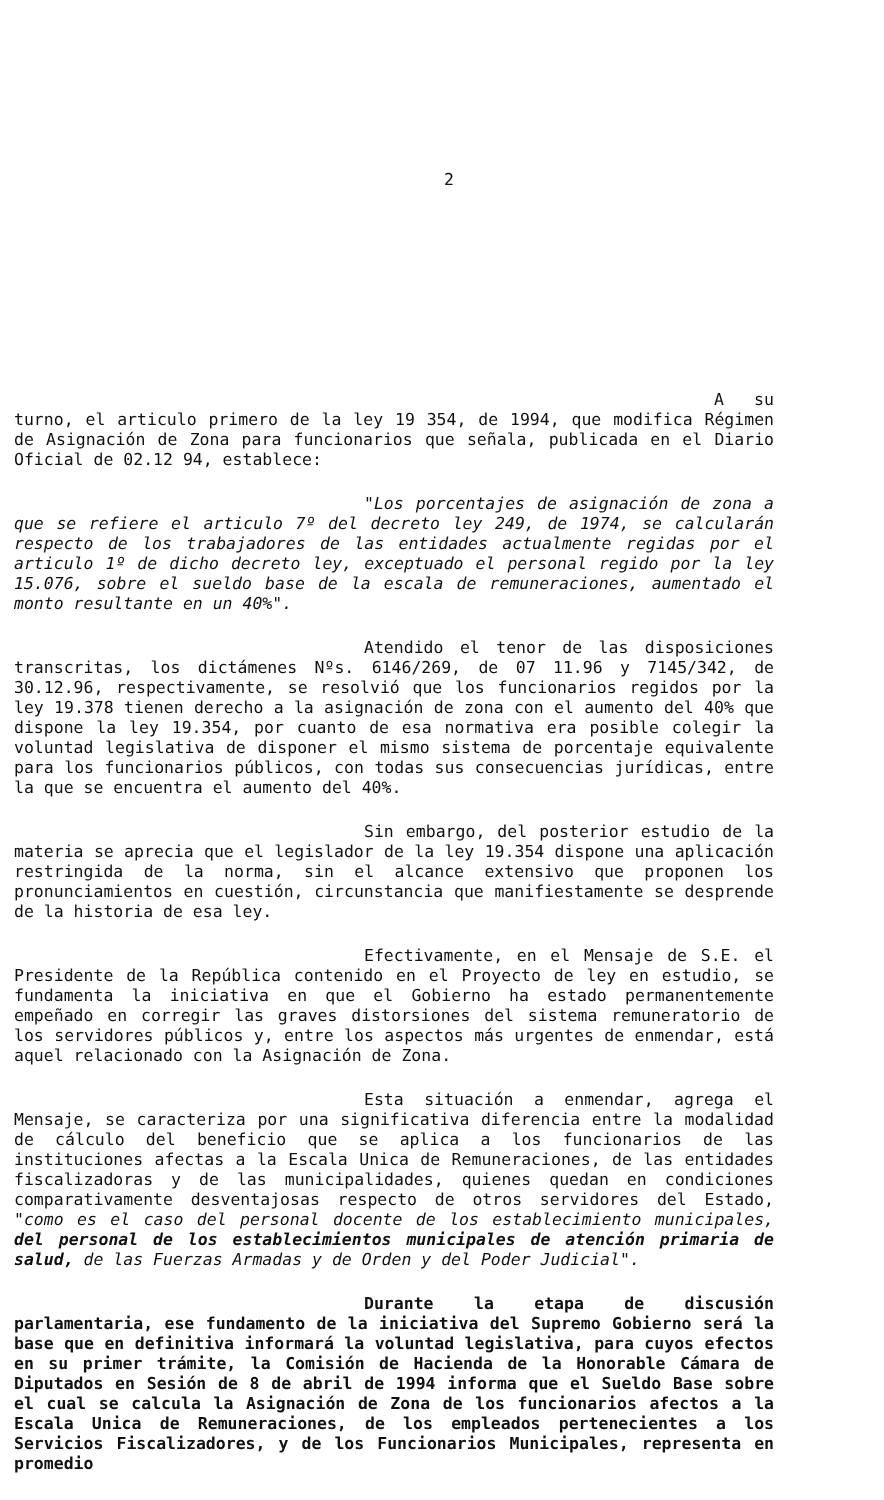2
A su turno, el articulo primero de la ley 19 354, de 1994, que modifica Régimen de Asignación de Zona para funcionarios que señala, publicada en el Diario Oficial de 02.12 94, establece:
"Los porcentajes de asignación de zona a que se refiere el articulo 7º del decreto ley 249, de 1974, se calcularán respecto de los trabajadores de las entidades actualmente regidas por el articulo 1º de dicho decreto ley, exceptuado el personal regido por la ley 15.076, sobre el sueldo base de la escala de remuneraciones, aumentado el monto resultante en un 40%".
Atendido el tenor de las disposiciones transcritas, los dictámenes Nºs. 6146/269, de 07 11.96 y 7145/342, de 30.12.96, respectivamente, se resolvió que los funcionarios regidos por la ley 19.378 tienen derecho a la asignación de zona con el aumento del 40% que dispone la ley 19.354, por cuanto de esa normativa era posible colegir la voluntad legislativa de disponer el mismo sistema de porcentaje equivalente para los funcionarios públicos, con todas sus consecuencias jurídicas, entre la que se encuentra el aumento del 40%.
Sin embargo, del posterior estudio de la materia se aprecia que el legislador de la ley 19.354 dispone una aplicación restringida de la norma, sin el alcance extensivo que proponen los pronunciamientos en cuestión, circunstancia que manifiestamente se desprende de la historia de esa ley.
Efectivamente, en el Mensaje de S.E. el Presidente de la República contenido en el Proyecto de ley en estudio, se fundamenta la iniciativa en que el Gobierno ha estado permanentemente empeñado en corregir las graves distorsiones del sistema remuneratorio de los servidores públicos y, entre los aspectos más urgentes de enmendar, está aquel relacionado con la Asignación de Zona.
Esta situación a enmendar, agrega el Mensaje, se caracteriza por una significativa diferencia entre la modalidad de cálculo del beneficio que se aplica a los funcionarios de las instituciones afectas a la Escala Unica de Remuneraciones, de las entidades fiscalizadoras y de las municipalidades, quienes quedan en condiciones comparativamente desventajosas respecto de otros servidores del Estado, "como es el caso del personal docente de los establecimiento municipales, del personal de los establecimientos municipales de atención primaria de salud, de las Fuerzas Armadas y de Orden y del Poder Judicial".
Durante la etapa de discusión parlamentaria, ese fundamento de la iniciativa del Supremo Gobierno será la base que en definitiva informará la voluntad legislativa, para cuyos efectos en su primer trámite, la Comisión de Hacienda de la Honorable Cámara de Diputados en Sesión de 8 de abril de 1994 informa que el Sueldo Base sobre el cual se calcula la Asignación de Zona de los funcionarios afectos a la Escala Unica de Remuneraciones, de los empleados pertenecientes a los Servicios Fiscalizadores, y de los Funcionarios Municipales, representa en promedio